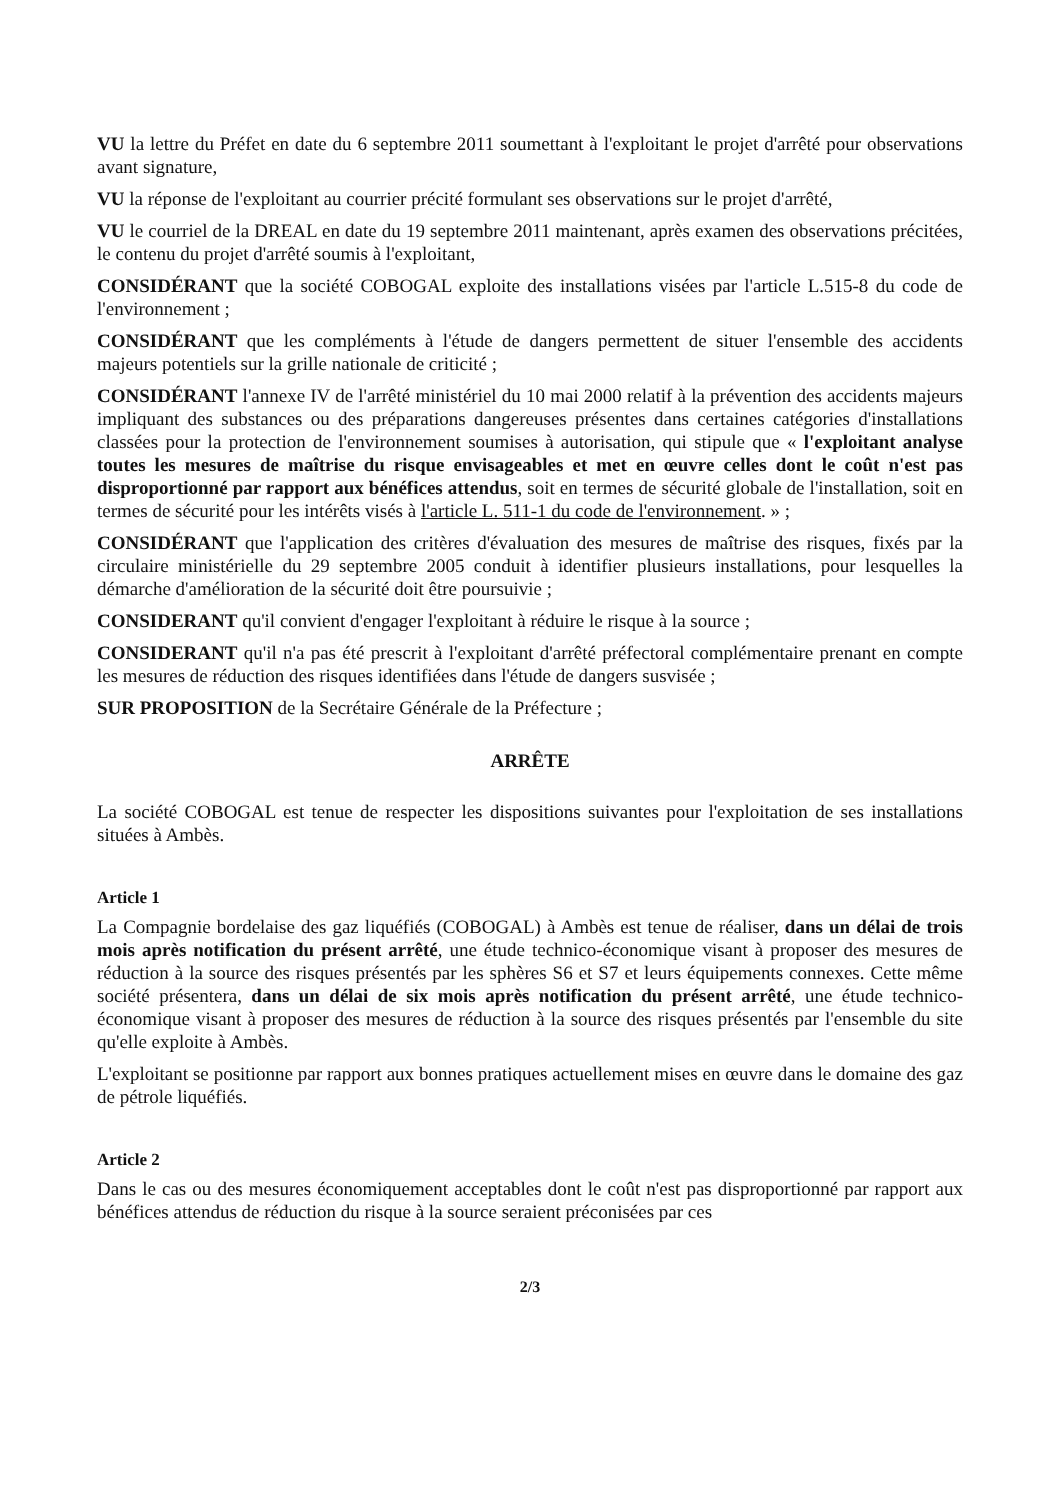VU la lettre du Préfet en date du 6 septembre 2011 soumettant à l'exploitant le projet d'arrêté pour observations avant signature,
VU la réponse de l'exploitant au courrier précité formulant ses observations sur le projet d'arrêté,
VU le courriel de la DREAL en date du 19 septembre 2011 maintenant, après examen des observations précitées, le contenu du projet d'arrêté soumis à l'exploitant,
CONSIDÉRANT que la société COBOGAL exploite des installations visées par l'article L.515-8 du code de l'environnement ;
CONSIDÉRANT que les compléments à l'étude de dangers permettent de situer l'ensemble des accidents majeurs potentiels sur la grille nationale de criticité ;
CONSIDÉRANT l'annexe IV de l'arrêté ministériel du 10 mai 2000 relatif à la prévention des accidents majeurs impliquant des substances ou des préparations dangereuses présentes dans certaines catégories d'installations classées pour la protection de l'environnement soumises à autorisation, qui stipule que « l'exploitant analyse toutes les mesures de maîtrise du risque envisageables et met en œuvre celles dont le coût n'est pas disproportionné par rapport aux bénéfices attendus, soit en termes de sécurité globale de l'installation, soit en termes de sécurité pour les intérêts visés à l'article L. 511-1 du code de l'environnement. » ;
CONSIDÉRANT que l'application des critères d'évaluation des mesures de maîtrise des risques, fixés par la circulaire ministérielle du 29 septembre 2005 conduit à identifier plusieurs installations, pour lesquelles la démarche d'amélioration de la sécurité doit être poursuivie ;
CONSIDERANT qu'il convient d'engager l'exploitant à réduire le risque à la source ;
CONSIDERANT qu'il n'a pas été prescrit à l'exploitant d'arrêté préfectoral complémentaire prenant en compte les mesures de réduction des risques identifiées dans l'étude de dangers susvisée ;
SUR PROPOSITION de la Secrétaire Générale de la Préfecture ;
ARRÊTE
La société COBOGAL est tenue de respecter les dispositions suivantes pour l'exploitation de ses installations situées à Ambès.
Article 1
La Compagnie bordelaise des gaz liquéfiés (COBOGAL) à Ambès est tenue de réaliser, dans un délai de trois mois après notification du présent arrêté, une étude technico-économique visant à proposer des mesures de réduction à la source des risques présentés par les sphères S6 et S7 et leurs équipements connexes. Cette même société présentera, dans un délai de six mois après notification du présent arrêté, une étude technico-économique visant à proposer des mesures de réduction à la source des risques présentés par l'ensemble du site qu'elle exploite à Ambès.
L'exploitant se positionne par rapport aux bonnes pratiques actuellement mises en œuvre dans le domaine des gaz de pétrole liquéfiés.
Article 2
Dans le cas ou des mesures économiquement acceptables dont le coût n'est pas disproportionné par rapport aux bénéfices attendus de réduction du risque à la source seraient préconisées par ces
2/3